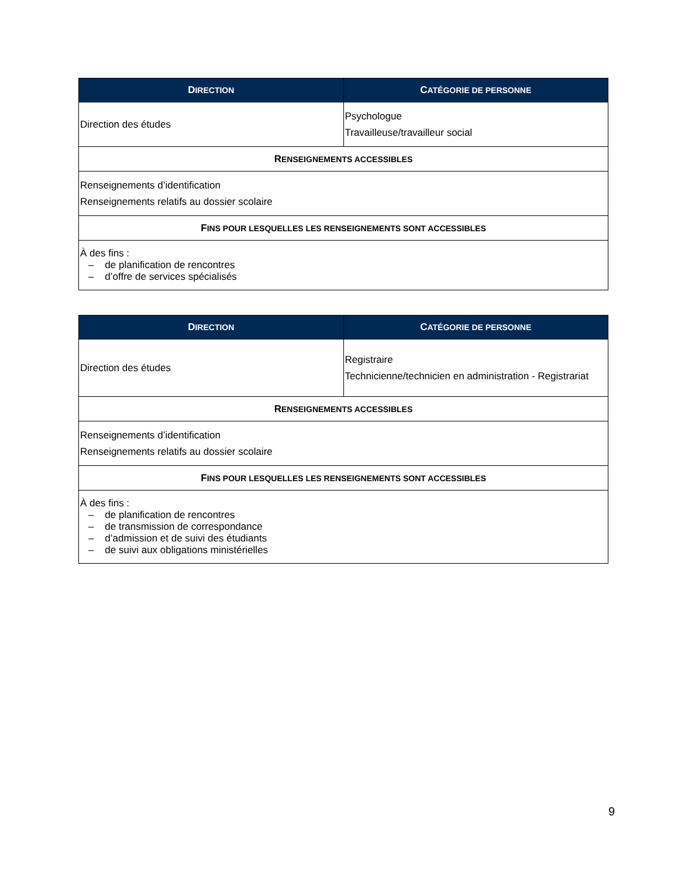| D IRECTION | C ATÉGORIE DE PERSONNE |
| --- | --- |
| Direction des études | Psychologue Travailleuse/travailleur social |
| R ENSEIGNEMENTS ACCESSIBLES | |
| Renseignements d’identification Renseignements relatifs au dossier scolaire | |
| F INS POUR LESQUELLES LES RENSEIGNEMENTS SONT ACCESSIBLES | |
| À des fins : – de planification de rencontres – d’offre de services spécialisés | |
| D IRECTION | C ATÉGORIE DE PERSONNE |
| --- | --- |
| Direction des études | Registraire Technicienne/technicien en administration - Registrariat |
| R ENSEIGNEMENTS ACCESSIBLES | |
| Renseignements d’identification Renseignements relatifs au dossier scolaire | |
| F INS POUR LESQUELLES LES RENSEIGNEMENTS SONT ACCESSIBLES | |
| À des fins : – de planification de rencontres – de transmission de correspondance – d’admission et de suivi des étudiants – de suivi aux obligations ministérielles | |
9